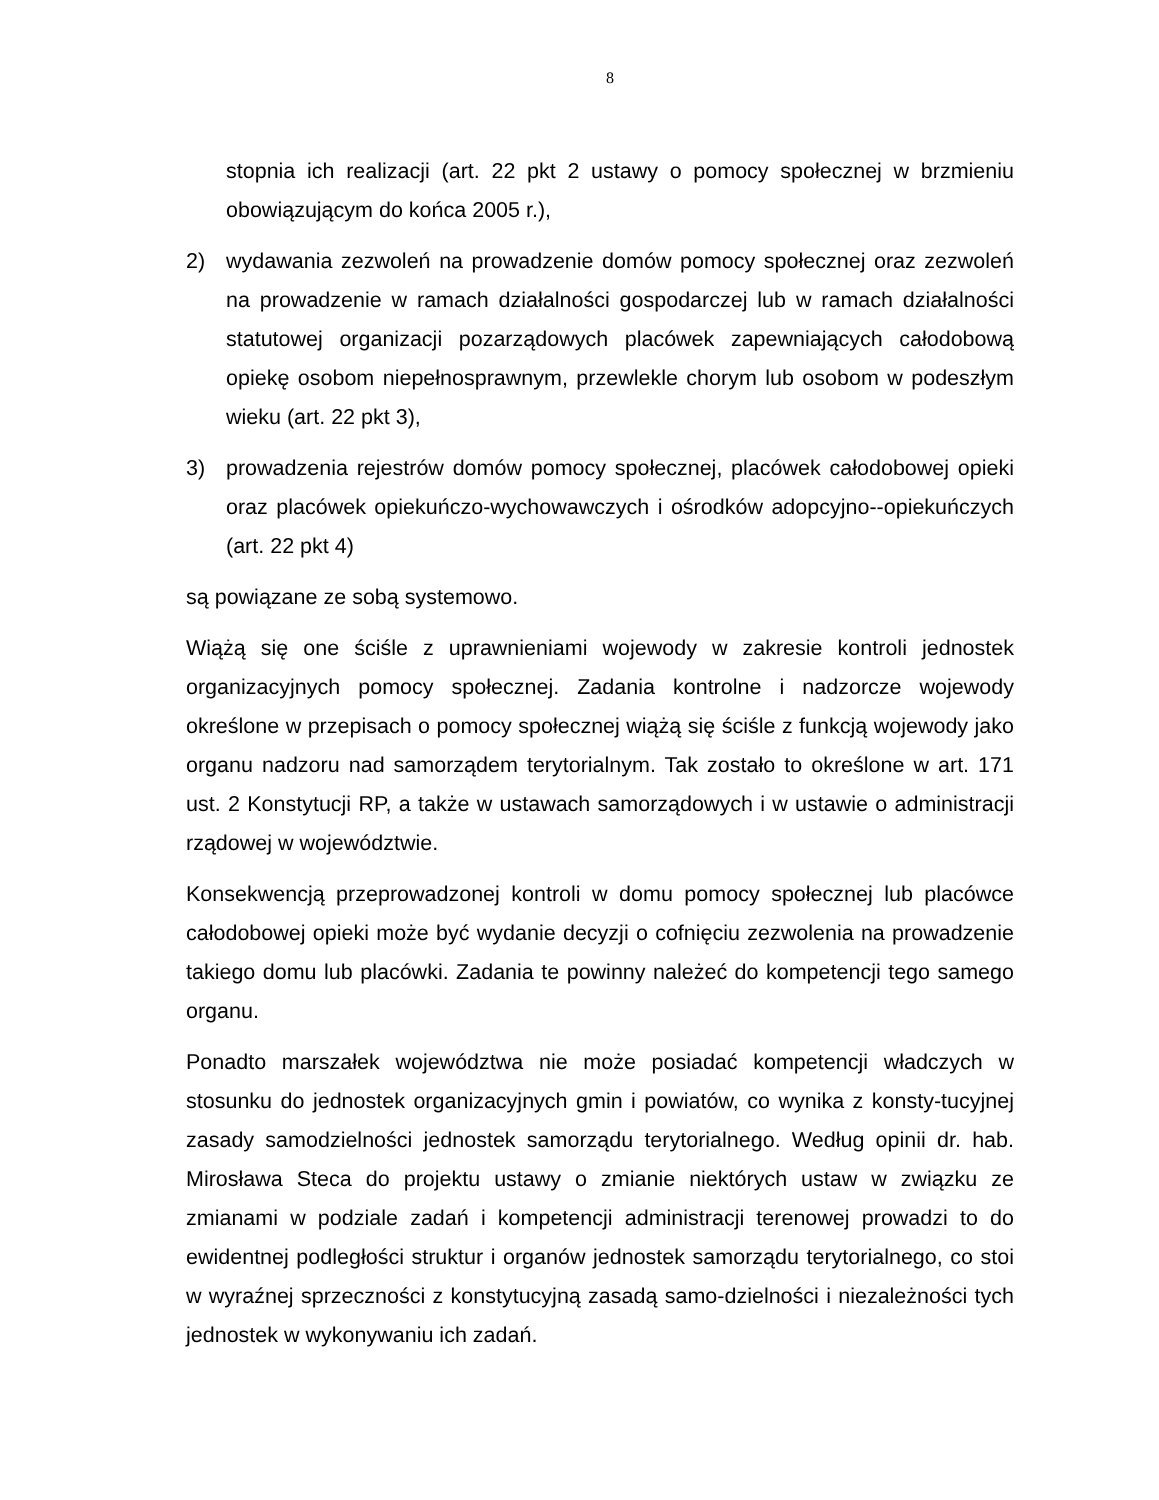8
stopnia ich realizacji (art. 22 pkt 2 ustawy o pomocy społecznej w brzmieniu obowiązującym do końca 2005 r.),
2) wydawania zezwoleń na prowadzenie domów pomocy społecznej oraz zezwoleń na prowadzenie w ramach działalności gospodarczej lub w ramach działalności statutowej organizacji pozarządowych placówek zapewniających całodobową opiekę osobom niepełnosprawnym, przewlekle chorym lub osobom w podeszłym wieku (art. 22 pkt 3),
3) prowadzenia rejestrów domów pomocy społecznej, placówek całodobowej opieki oraz placówek opiekuńczo-wychowawczych i ośrodków adopcyjno--opiekuńczych (art. 22 pkt 4)
są powiązane ze sobą systemowo.
Wiążą się one ściśle z uprawnieniami wojewody w zakresie kontroli jednostek organizacyjnych pomocy społecznej. Zadania kontrolne i nadzorcze wojewody określone w przepisach o pomocy społecznej wiążą się ściśle z funkcją wojewody jako organu nadzoru nad samorządem terytorialnym. Tak zostało to określone w art. 171 ust. 2 Konstytucji RP, a także w ustawach samorządowych i w ustawie o administracji rządowej w województwie.
Konsekwencją przeprowadzonej kontroli w domu pomocy społecznej lub placówce całodobowej opieki może być wydanie decyzji o cofnięciu zezwolenia na prowadzenie takiego domu lub placówki. Zadania te powinny należeć do kompetencji tego samego organu.
Ponadto marszałek województwa nie może posiadać kompetencji władczych w stosunku do jednostek organizacyjnych gmin i powiatów, co wynika z konsty-tucyjnej zasady samodzielności jednostek samorządu terytorialnego. Według opinii dr. hab. Mirosława Steca do projektu ustawy o zmianie niektórych ustaw w związku ze zmianami w podziale zadań i kompetencji administracji terenowej prowadzi to do ewidentnej podległości struktur i organów jednostek samorządu terytorialnego, co stoi w wyraźnej sprzeczności z konstytucyjną zasadą samo-dzielności i niezależności tych jednostek w wykonywaniu ich zadań.